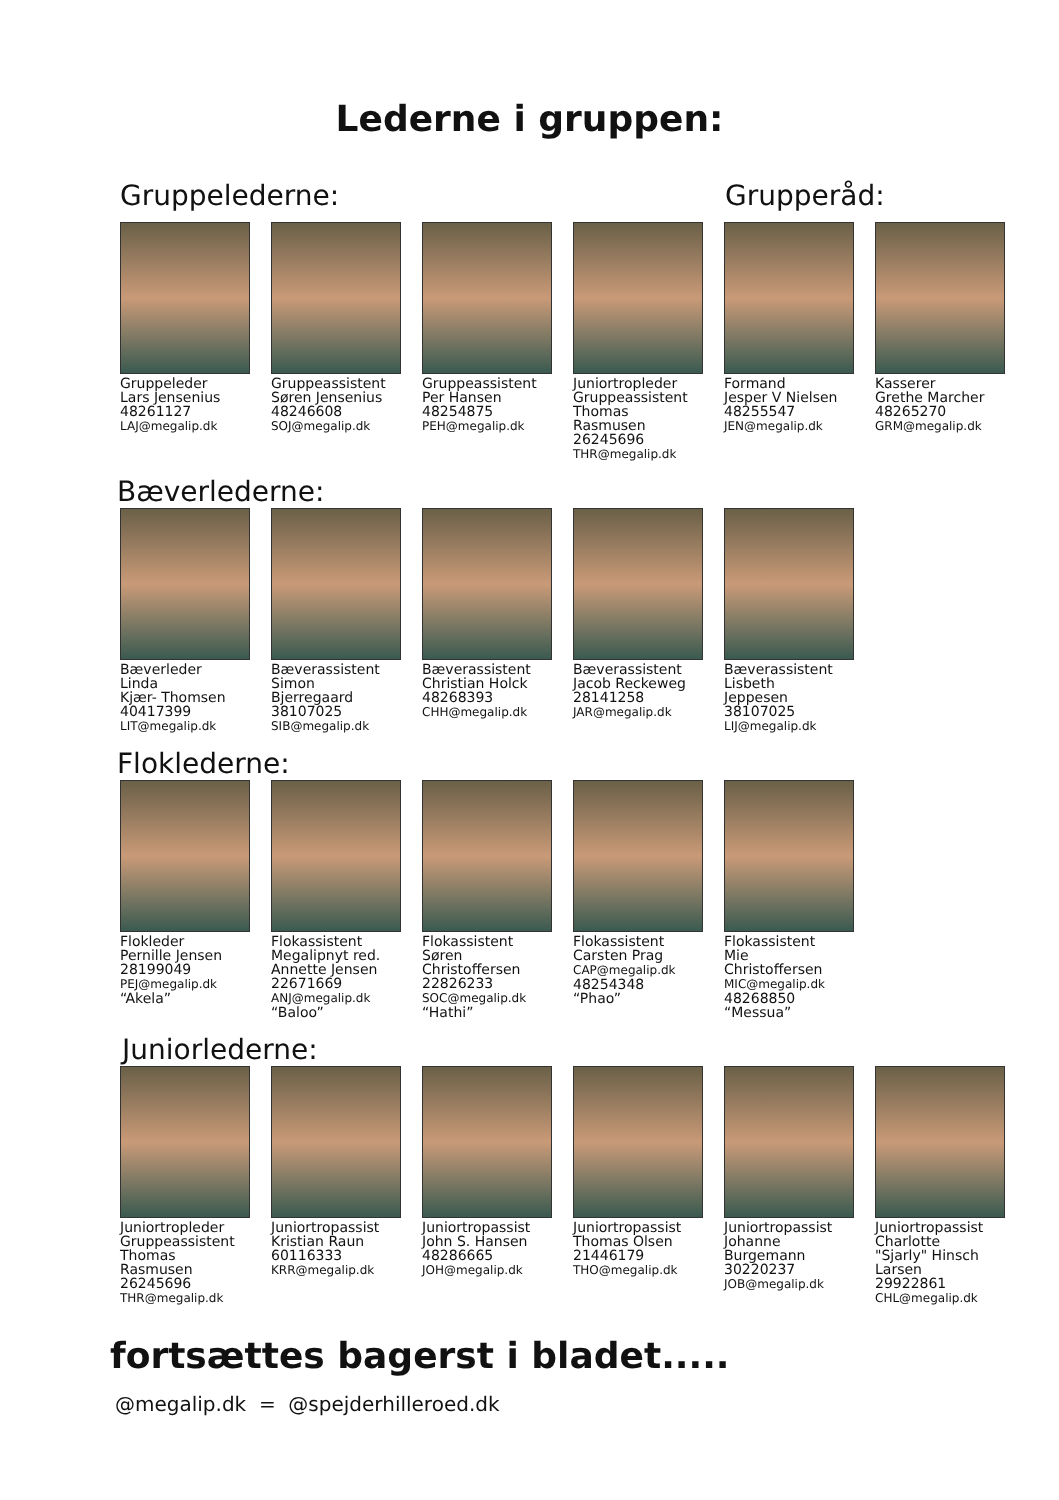Lederne i gruppen:
Gruppelederne: Grupperåd:
Gruppeleder
Lars Jensenius
48261127
LAJ@megalip.dk
Gruppeassistent
Søren Jensenius
48246608
SOJ@megalip.dk
Gruppeassistent
Per Hansen
48254875
PEH@megalip.dk
Juniortropleder
Gruppeassistent
Thomas
Rasmusen
26245696
THR@megalip.dk
Formand
Jesper V Nielsen
48255547
JEN@megalip.dk
Kasserer
Grethe Marcher
48265270
GRM@megalip.dk
Bæverlederne:
Bæverleder
Linda
Kjær- Thomsen
40417399
LIT@megalip.dk
Bæverassistent
Simon
Bjerregaard
38107025
SIB@megalip.dk
Bæverassistent
Christian Holck
48268393
CHH@megalip.dk
Bæverassistent
Jacob Reckeweg
28141258
JAR@megalip.dk
Bæverassistent
Lisbeth
Jeppesen
38107025
LIJ@megalip.dk
Floklederne:
Flokleder
Pernille Jensen
28199049
PEJ@megalip.dk
“Akela”
Flokassistent
Megalipnyt red.
Annette Jensen
22671669
ANJ@megalip.dk
“Baloo”
Flokassistent
Søren
Christoffersen
22826233
SOC@megalip.dk
“Hathi”
Flokassistent
Carsten Prag
CAP@megalip.dk
48254348
“Phao”
Flokassistent
Mie
Christoffersen
MIC@megalip.dk
48268850
“Messua”
Juniorlederne:
Juniortropleder
Gruppeassistent
Thomas
Rasmusen
26245696
THR@megalip.dk
Juniortropassist
Kristian Raun
60116333
KRR@megalip.dk
Juniortropassist
John S. Hansen
48286665
JOH@megalip.dk
Juniortropassist
Thomas Olsen
21446179
THO@megalip.dk
Juniortropassist
Johanne
Burgemann
30220237
JOB@megalip.dk
Juniortropassist
Charlotte
"Sjarly" Hinsch
Larsen
29922861
CHL@megalip.dk
fortsættes bagerst i bladet.....
@megalip.dk = @spejderhilleroed.dk